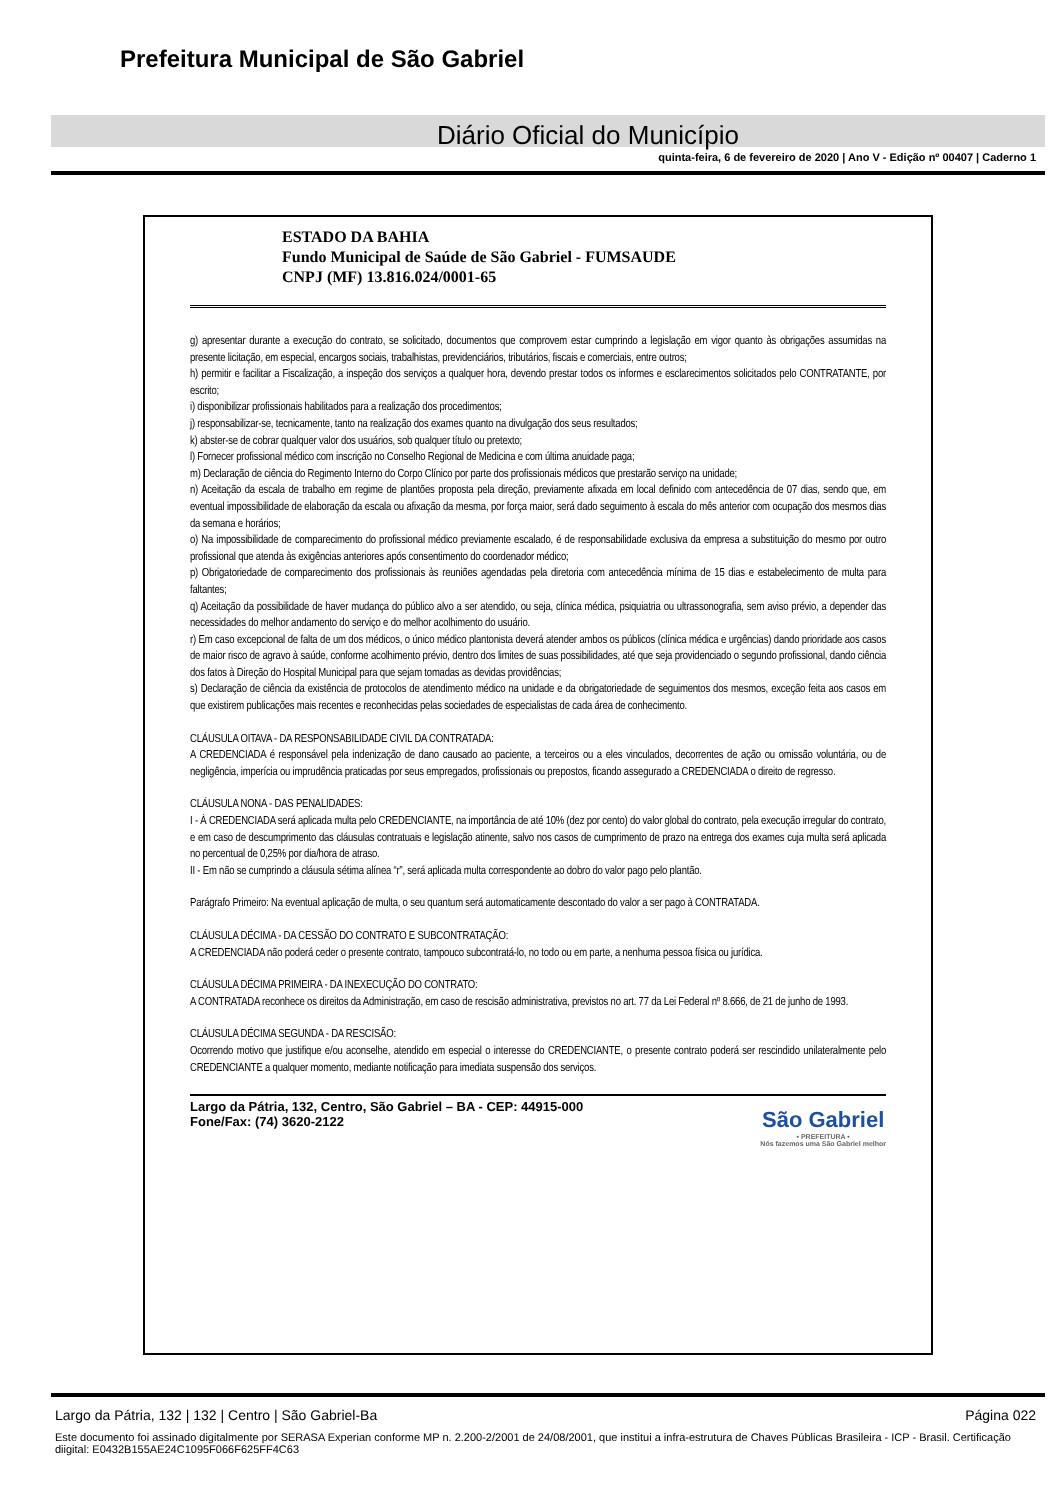Prefeitura Municipal de São Gabriel
Diário Oficial do Município
quinta-feira, 6 de fevereiro de 2020 | Ano V - Edição nº 00407 | Caderno 1
ESTADO DA BAHIA
Fundo Municipal de Saúde de São Gabriel - FUMSAUDE
CNPJ (MF) 13.816.024/0001-65
g) apresentar durante a execução do contrato, se solicitado, documentos que comprovem estar cumprindo a legislação em vigor quanto às obrigações assumidas na presente licitação, em especial, encargos sociais, trabalhistas, previdenciários, tributários, fiscais e comerciais, entre outros;
h) permitir e facilitar a Fiscalização, a inspeção dos serviços a qualquer hora, devendo prestar todos os informes e esclarecimentos solicitados pelo CONTRATANTE, por escrito;
i) disponibilizar profissionais habilitados para a realização dos procedimentos;
j) responsabilizar-se, tecnicamente, tanto na realização dos exames quanto na divulgação dos seus resultados;
k) abster-se de cobrar qualquer valor dos usuários, sob qualquer título ou pretexto;
l) Fornecer profissional médico com inscrição no Conselho Regional de Medicina e com última anuidade paga;
m) Declaração de ciência do Regimento Interno do Corpo Clínico por parte dos profissionais médicos que prestarão serviço na unidade;
n) Aceitação da escala de trabalho em regime de plantões proposta pela direção, previamente afixada em local definido com antecedência de 07 dias, sendo que, em eventual impossibilidade de elaboração da escala ou afixação da mesma, por força maior, será dado seguimento à escala do mês anterior com ocupação dos mesmos dias da semana e horários;
o) Na impossibilidade de comparecimento do profissional médico previamente escalado, é de responsabilidade exclusiva da empresa a substituição do mesmo por outro profissional que atenda às exigências anteriores após consentimento do coordenador médico;
p) Obrigatoriedade de comparecimento dos profissionais às reuniões agendadas pela diretoria com antecedência mínima de 15 dias e estabelecimento de multa para faltantes;
q) Aceitação da possibilidade de haver mudança do público alvo a ser atendido, ou seja, clínica médica, psiquiatria ou ultrassonografia, sem aviso prévio, a depender das necessidades do melhor andamento do serviço e do melhor acolhimento do usuário.
r) Em caso excepcional de falta de um dos médicos, o único médico plantonista deverá atender ambos os públicos (clínica médica e urgências) dando prioridade aos casos de maior risco de agravo à saúde, conforme acolhimento prévio, dentro dos limites de suas possibilidades, até que seja providenciado o segundo profissional, dando ciência dos fatos à Direção do Hospital Municipal para que sejam tomadas as devidas providências;
s) Declaração de ciência da existência de protocolos de atendimento médico na unidade e da obrigatoriedade de seguimentos dos mesmos, exceção feita aos casos em que existirem publicações mais recentes e reconhecidas pelas sociedades de especialistas de cada área de conhecimento.
CLÁUSULA OITAVA - DA RESPONSABILIDADE CIVIL DA CONTRATADA:
A CREDENCIADA é responsável pela indenização de dano causado ao paciente, a terceiros ou a eles vinculados, decorrentes de ação ou omissão voluntária, ou de negligência, imperícia ou imprudência praticadas por seus empregados, profissionais ou prepostos, ficando assegurado a CREDENCIADA o direito de regresso.
CLÁUSULA NONA - DAS PENALIDADES:
I - À CREDENCIADA será aplicada multa pelo CREDENCIANTE, na importância de até 10% (dez por cento) do valor global do contrato, pela execução irregular do contrato, e em caso de descumprimento das cláusulas contratuais e legislação atinente, salvo nos casos de cumprimento de prazo na entrega dos exames cuja multa será aplicada no percentual de 0,25% por dia/hora de atraso.
II - Em não se cumprindo a cláusula sétima alínea “r”, será aplicada multa correspondente ao dobro do valor pago pelo plantão.
Parágrafo Primeiro: Na eventual aplicação de multa, o seu quantum será automaticamente descontado do valor a ser pago à CONTRATADA.
CLÁUSULA DÉCIMA - DA CESSÃO DO CONTRATO E SUBCONTRATAÇÃO:
A CREDENCIADA não poderá ceder o presente contrato, tampouco subcontratá-lo, no todo ou em parte, a nenhuma pessoa física ou jurídica.
CLÁUSULA DÉCIMA PRIMEIRA - DA INEXECUÇÃO DO CONTRATO:
A CONTRATADA reconhece os direitos da Administração, em caso de rescisão administrativa, previstos no art. 77 da Lei Federal nº 8.666, de 21 de junho de 1993.
CLÁUSULA DÉCIMA SEGUNDA - DA RESCISÃO:
Ocorrendo motivo que justifique e/ou aconselhe, atendido em especial o interesse do CREDENCIANTE, o presente contrato poderá ser rescindido unilateralmente pelo CREDENCIANTE a qualquer momento, mediante notificação para imediata suspensão dos serviços.
Largo da Pátria, 132, Centro, São Gabriel – BA - CEP: 44915-000
Fone/Fax: (74) 3620-2122
São Gabriel
• PREFEITURA •
Nós fazemos uma São Gabriel melhor
Largo da Pátria, 132 | 132 | Centro | São Gabriel-Ba Página 022
Este documento foi assinado digitalmente por SERASA Experian conforme MP n. 2.200-2/2001 de 24/08/2001, que institui a infra-estrutura de Chaves Públicas Brasileira - ICP - Brasil. Certificação diigital: E0432B155AE24C1095F066F625FF4C63